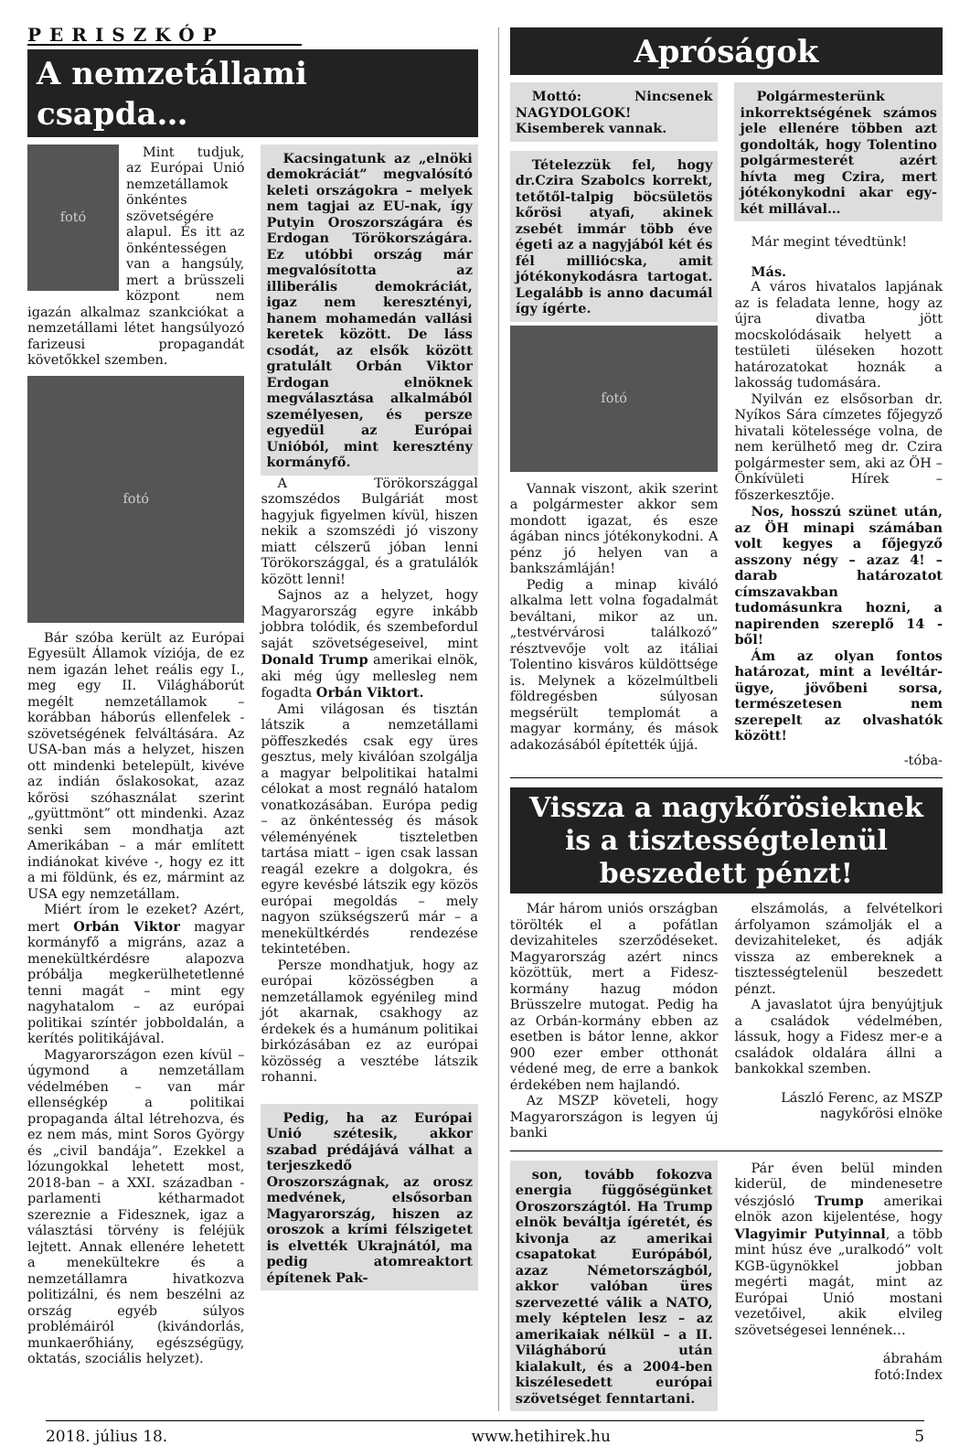PERISZKÓP
A nemzetállami csapda…
fotó
Mint tudjuk, az Európai Unió nemzetállamok önkéntes szövetségére alapul. És itt az önkéntességen van a hangsúly, mert a brüsszeli központ nem igazán alkalmaz szankciókat a nemzetállami létet hangsúlyozó farizeusi propagandát követőkkel szemben.
fotó
Bár szóba került az Európai Egyesült Államok víziója, de ez nem igazán lehet reális egy I., meg egy II. Világháborút megélt nemzetállamok – korábban háborús ellenfelek - szövetségének felváltására. Az USA-ban más a helyzet, hiszen ott mindenki betelepült, kivéve az indián őslakosokat, azaz kőrösi szóhasználat szerint „gyüttmönt” ott mindenki. Azaz senki sem mondhatja azt Amerikában – a már említett indiánokat kivéve -, hogy ez itt a mi földünk, és ez, mármint az USA egy nemzetállam.
Miért írom le ezeket? Azért, mert Orbán Viktor magyar kormányfő a migráns, azaz a menekültkérdésre alapozva próbálja megkerülhetetlenné tenni magát – mint egy nagyhatalom – az európai politikai színtér jobboldalán, a kerítés politikájával.
Magyarországon ezen kívül – úgymond a nemzetállam védelmében – van már ellenségkép a politikai propaganda által létrehozva, és ez nem más, mint Soros György és „civil bandája”. Ezekkel a lózungokkal lehetett most, 2018-ban – a XXI. században - parlamenti kétharmadot szereznie a Fidesznek, igaz a választási törvény is feléjük lejtett. Annak ellenére lehetett a menekültekre és a nemzetállamra hivatkozva politizálni, és nem beszélni az ország egyéb súlyos problémáiról (kivándorlás, munkaerőhiány, egészségügy, oktatás, szociális helyzet).
Kacsingatunk az „elnöki demokráciát” megvalósító keleti országokra – melyek nem tagjai az EU-nak, így Putyin Oroszországára és Erdogan Törökországára. Ez utóbbi ország már megvalósította az illiberális demokráciát, igaz nem keresztényi, hanem mohamedán vallási keretek között. De láss csodát, az elsők között gratulált Orbán Viktor Erdogan elnöknek megválasztása alkalmából személyesen, és persze egyedül az Európai Unióból, mint keresztény kormányfő.
A Törökországgal szomszédos Bulgáriát most hagyjuk figyelmen kívül, hiszen nekik a szomszédi jó viszony miatt célszerű jóban lenni Törökországgal, és a gratulálók között lenni!
Sajnos az a helyzet, hogy Magyarország egyre inkább jobbra tolódik, és szembefordul saját szövetségeseivel, mint Donald Trump amerikai elnök, aki még úgy mellesleg nem fogadta Orbán Viktort.
Ami világosan és tisztán látszik a nemzetállami pöffeszkedés csak egy üres gesztus, mely kiválóan szolgálja a magyar belpolitikai hatalmi célokat a most regnáló hatalom vonatkozásában. Európa pedig – az önkéntesség és mások véleményének tiszteletben tartása miatt – igen csak lassan reagál ezekre a dolgokra, és egyre kevésbé látszik egy közös európai megoldás – mely nagyon szükségszerű már – a menekültkérdés rendezése tekintetében.
Persze mondhatjuk, hogy az európai közösségben a nemzetállamok egyénileg mind jót akarnak, csakhogy az érdekek és a humánum politikai birkózásában ez az európai közösség a vesztébe látszik rohanni.
Pedig, ha az Európai Unió szétesik, akkor szabad prédájává válhat a terjeszkedő Oroszországnak, az orosz medvének, elsősorban Magyarország, hiszen az oroszok a krími félszigetet is elvették Ukrajnától, ma pedig atomreaktort építenek Pak-
Apróságok
Mottó: Nincsenek NAGYDOLGOK! Kisemberek vannak.
Tételezzük fel, hogy dr.Czira Szabolcs korrekt, tetőtől-talpig böcsületös kőrösi atyafi, akinek zsebét immár több éve égeti az a nagyjából két és fél milliócska, amit jótékonykodásra tartogat. Legalább is anno dacumál így ígérte.
fotó
Vannak viszont, akik szerint a polgármester akkor sem mondott igazat, és esze ágában nincs jótékonykodni. A pénz jó helyen van a bankszámláján!
Pedig a minap kiváló alkalma lett volna fogadalmát beváltani, mikor az un. „testvérvárosi találkozó” résztvevője volt az itáliai Tolentino kisváros küldöttsége is. Melynek a közelmúltbeli földregésben súlyosan megsérült templomát a magyar kormány, és mások adakozásából építették újjá.
Polgármesterünk inkorrektségének számos jele ellenére többen azt gondolták, hogy Tolentino polgármesterét azért hívta meg Czira, mert jótékonykodni akar egy-két millával…
Már megint tévedtünk!
Más.
A város hivatalos lapjának az is feladata lenne, hogy az újra divatba jött mocskolódásaik helyett a testületi üléseken hozott határozatokat hoznák a lakosság tudomására.
Nyilván ez elsősorban dr. Nyíkos Sára címzetes főjegyző hivatali kötelessége volna, de nem kerülhető meg dr. Czira polgármester sem, aki az ÖH – Önkívületi Hírek – főszerkesztője.
Nos, hosszú szünet után, az ÖH minapi számában volt kegyes a főjegyző asszony négy – azaz 4! – darab határozatot címszavakban tudomásunkra hozni, a napirenden szereplő 14 -ből!
Ám az olyan fontos határozat, mint a levéltár-ügye, jövőbeni sorsa, természetesen nem szerepelt az olvashatók között!
-tóba-
Vissza a nagykőrösieknek is a tisztességtelenül beszedett pénzt!
Már három uniós országban törölték el a pofátlan devizahiteles szerződéseket. Magyarország azért nincs közöttük, mert a Fidesz-kormány hazug módon Brüsszelre mutogat. Pedig ha az Orbán-kormány ebben az esetben is bátor lenne, akkor 900 ezer ember otthonát védené meg, de erre a bankok érdekében nem hajlandó.
Az MSZP követeli, hogy Magyarországon is legyen új banki
elszámolás, a felvételkori árfolyamon számolják el a devizahiteleket, és adják vissza az embereknek a tisztességtelenül beszedett pénzt.
A javaslatot újra benyújtjuk a családok védelmében, lássuk, hogy a Fidesz mer-e a családok oldalára állni a bankokkal szemben.
László Ferenc, az MSZP nagykőrösi elnöke
son, tovább fokozva energia függőségünket Oroszországtól. Ha Trump elnök beváltja ígéretét, és kivonja az amerikai csapatokat Európából, azaz Németországból, akkor valóban üres szervezetté válik a NATO, mely képtelen lesz – az amerikaiak nélkül – a II. Világháború után kialakult, és a 2004-ben kiszélesedett európai szövetséget fenntartani.
Pár éven belül minden kiderül, de mindenesetre vészjósló Trump amerikai elnök azon kijelentése, hogy Vlagyimir Putyinnal, a több mint húsz éve „uralkodó” volt KGB-ügynökkel jobban megérti magát, mint az Európai Unió mostani vezetőivel, akik elvileg szövetségesei lennének…
ábrahám
fotó:Index
2018. július 18. www.hetihirek.hu 5